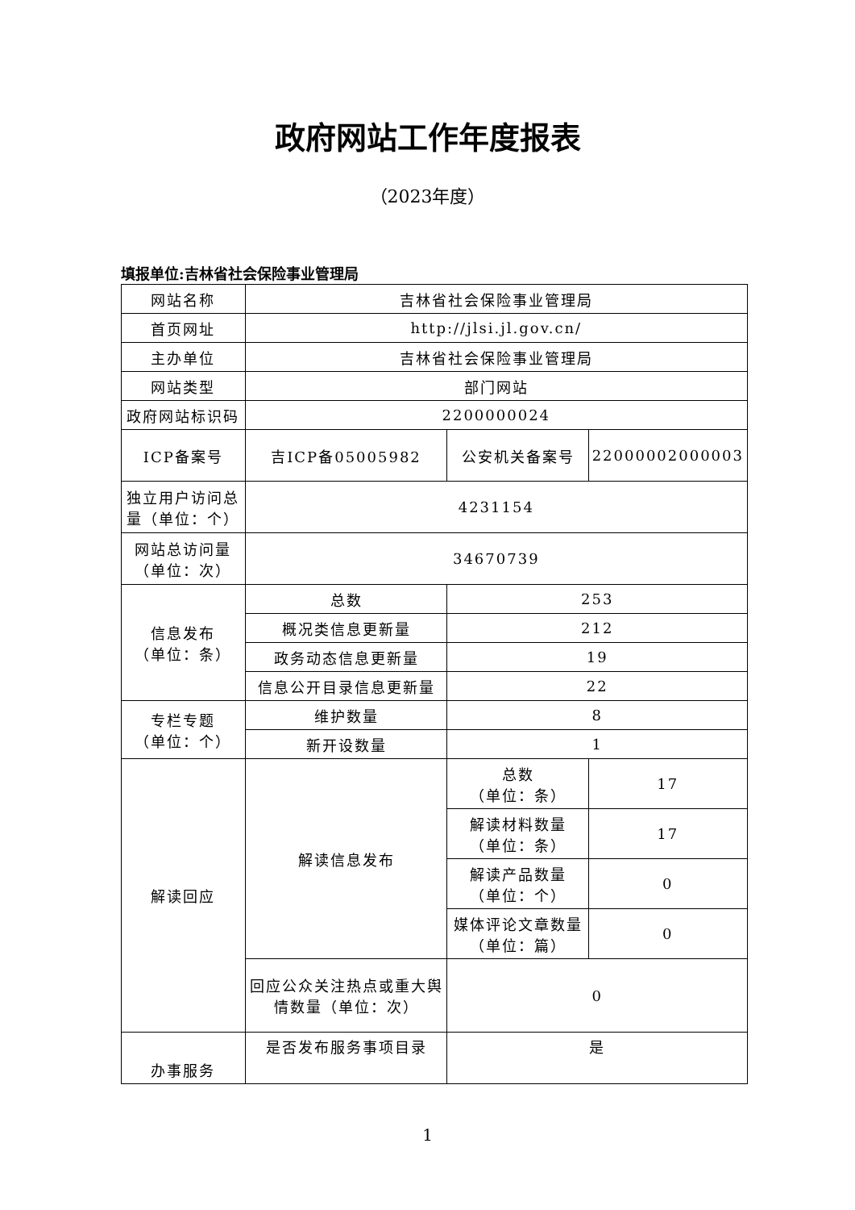政府网站工作年度报表
（2023年度）
填报单位:吉林省社会保险事业管理局
| 网站名称 | 吉林省社会保险事业管理局 | | |
| 首页网址 | http://jlsi.jl.gov.cn/ | | |
| 主办单位 | 吉林省社会保险事业管理局 | | |
| 网站类型 | 部门网站 | | |
| 政府网站标识码 | 2200000024 | | |
| ICP备案号 | 吉ICP备05005982 | 公安机关备案号 | 22000002000003 |
| 独立用户访问总量（单位：个） | 4231154 | | |
| 网站总访问量（单位：次） | 34670739 | | |
| 信息发布 （单位：条） | 总数 | 253 | |
| | 概况类信息更新量 | 212 | |
| | 政务动态信息更新量 | 19 | |
| | 信息公开目录信息更新量 | 22 | |
| 专栏专题 （单位：个） | 维护数量 | 8 | |
| | 新开设数量 | 1 | |
| 解读回应 | 解读信息发布 | 总数 （单位：条） | 17 |
| | | 解读材料数量 （单位：条） | 17 |
| | | 解读产品数量 （单位：个） | 0 |
| | | 媒体评论文章数量 （单位：篇） | 0 |
| | 回应公众关注热点或重大舆情数量（单位：次） | 0 | |
| 办事服务 | 是否发布服务事项目录 | 是 | |
1